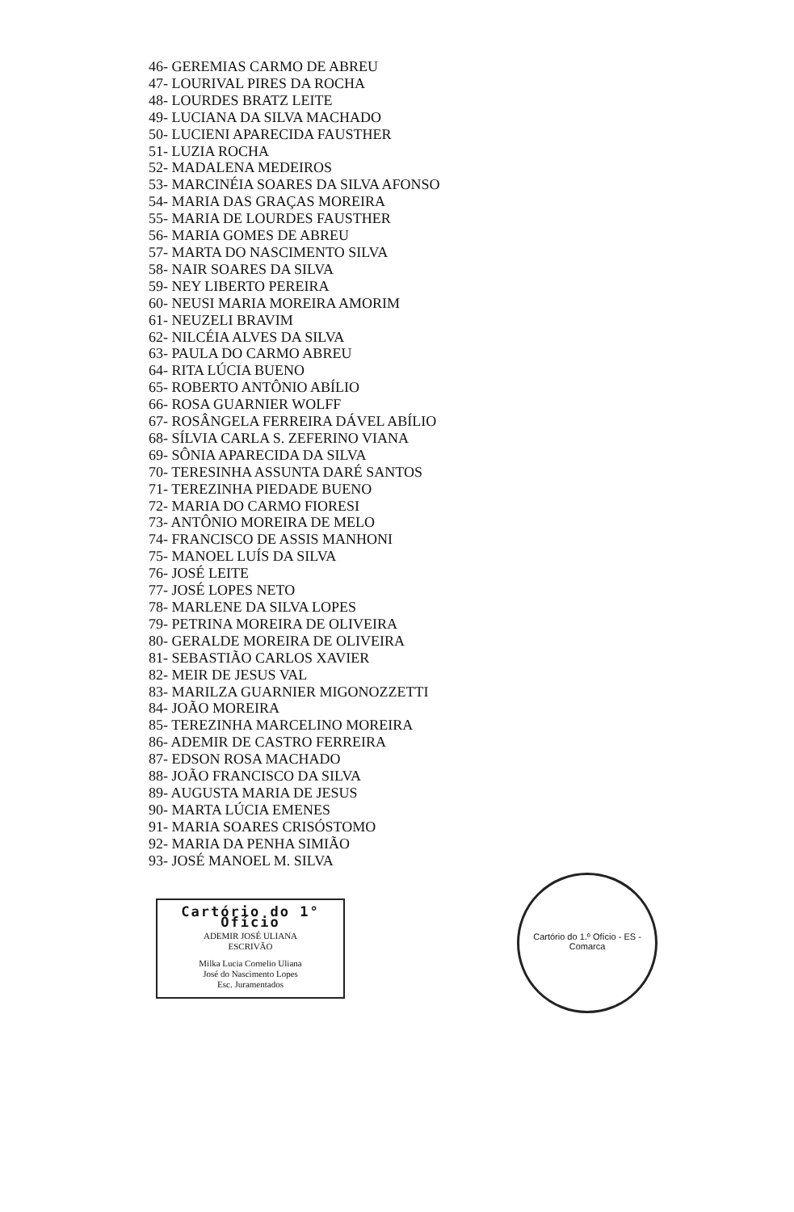46- GEREMIAS CARMO DE ABREU
47- LOURIVAL PIRES DA ROCHA
48- LOURDES BRATZ LEITE
49- LUCIANA DA SILVA MACHADO
50- LUCIENI APARECIDA FAUSTHER
51- LUZIA ROCHA
52- MADALENA MEDEIROS
53- MARCINÉIA SOARES DA SILVA AFONSO
54- MARIA DAS GRAÇAS MOREIRA
55- MARIA DE LOURDES FAUSTHER
56- MARIA GOMES DE ABREU
57- MARTA DO NASCIMENTO SILVA
58- NAIR SOARES DA SILVA
59- NEY LIBERTO PEREIRA
60- NEUSI MARIA MOREIRA AMORIM
61- NEUZELI BRAVIM
62- NILCÉIA ALVES DA SILVA
63- PAULA DO CARMO ABREU
64- RITA LÚCIA BUENO
65- ROBERTO ANTÔNIO ABÍLIO
66- ROSA GUARNIER WOLFF
67- ROSÂNGELA FERREIRA DÁVEL ABÍLIO
68- SÍLVIA CARLA S. ZEFERINO VIANA
69- SÔNIA APARECIDA DA SILVA
70- TERESINHA ASSUNTA DARÉ SANTOS
71- TEREZINHA PIEDADE BUENO
72- MARIA DO CARMO FIORESI
73- ANTÔNIO MOREIRA DE MELO
74- FRANCISCO DE ASSIS MANHONI
75- MANOEL LUÍS DA SILVA
76- JOSÉ LEITE
77- JOSÉ LOPES NETO
78- MARLENE DA SILVA LOPES
79- PETRINA MOREIRA DE OLIVEIRA
80- GERALDE MOREIRA DE OLIVEIRA
81- SEBASTIÃO CARLOS XAVIER
82- MEIR DE JESUS VAL
83- MARILZA GUARNIER MIGONOZZETTI
84- JOÃO MOREIRA
85- TEREZINHA MARCELINO MOREIRA
86- ADEMIR DE CASTRO FERREIRA
87- EDSON ROSA MACHADO
88- JOÃO FRANCISCO DA SILVA
89- AUGUSTA MARIA DE JESUS
90- MARTA LÚCIA EMENES
91- MARIA SOARES CRISÓSTOMO
92- MARIA DA PENHA SIMIÃO
93- JOSÉ MANOEL M. SILVA
Cartório do 1° Ofício
ADEMIR JOSÉ ULIANA
ESCRIVÃO
Milka Lucia Cornelio Uliana
José do Nascimento Lopes
Esc. Juramentados
Cartório do 1.º Ofício - ES - Comarca